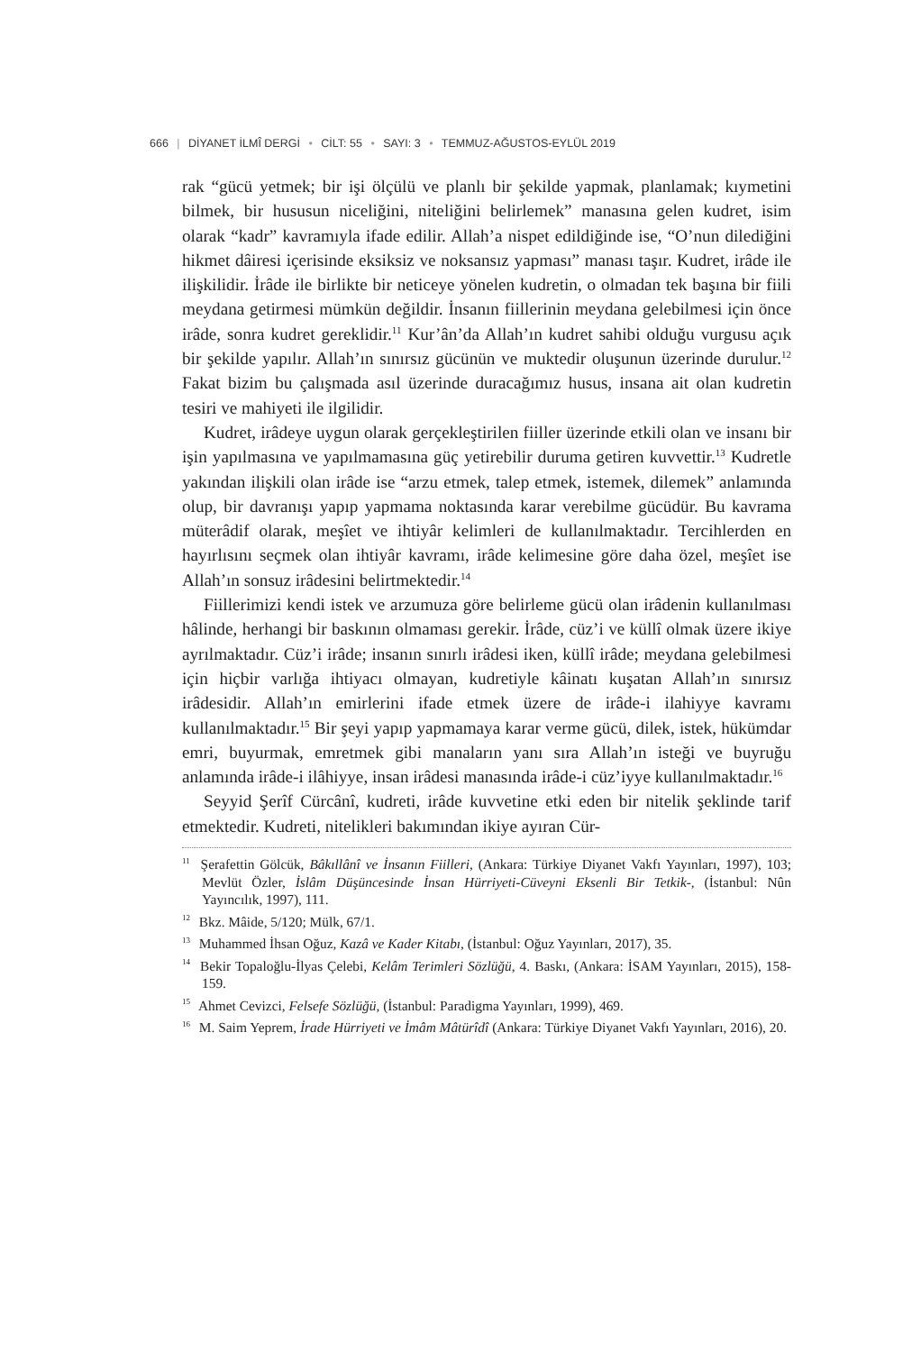666 | DİYANET İLMÎ DERGİ • CİLT: 55 • SAYI: 3 • TEMMUZ-AĞUSTOS-EYLÜL 2019
rak “gücü yetmek; bir işi ölçülü ve planlı bir şekilde yapmak, planlamak; kıymetini bilmek, bir hususun niceliğini, niteliğini belirlemek” manasına gelen kudret, isim olarak “kadr” kavramıyla ifade edilir. Allah’a nispet edildiğinde ise, “O’nun dilediğini hikmet dâiresi içerisinde eksiksiz ve noksansız yapması” manası taşır. Kudret, irâde ile ilişkilidir. İrâde ile birlikte bir neticeye yönelen kudretin, o olmadan tek başına bir fiili meydana getirmesi mümkün değildir. İnsanın fiillerinin meydana gelebilmesi için önce irâde, sonra kudret gereklidir.<sup>11</sup> Kur’ân’da Allah’ın kudret sahibi olduğu vurgusu açık bir şekilde yapılır. Allah’ın sınırsız gücünün ve muktedir oluşunun üzerinde durulur.<sup>12</sup> Fakat bizim bu çalışmada asıl üzerinde duracağımız husus, insana ait olan kudretin tesiri ve mahiyeti ile ilgilidir.
Kudret, irâdeye uygun olarak gerçekleştirilen fiiller üzerinde etkili olan ve insanı bir işin yapılmasına ve yapılmamasına güç yetirebilir duruma getiren kuvvettir.<sup>13</sup> Kudretle yakından ilişkili olan irâde ise “arzu etmek, talep etmek, istemek, dilemek” anlamında olup, bir davranışı yapıp yapmama noktasında karar verebilme gücüdür. Bu kavrama müterâdif olarak, meşîet ve ihtiyâr kelimleri de kullanılmaktadır. Tercihlerden en hayırlısını seçmek olan ihtiyâr kavramı, irâde kelimesine göre daha özel, meşîet ise Allah’ın sonsuz irâdesini belirtmektedir.<sup>14</sup>
Fiillerimizi kendi istek ve arzumuza göre belirleme gücü olan irâdenin kullanılması hâlinde, herhangi bir baskının olmaması gerekir. İrâde, cüz’i ve küllî olmak üzere ikiye ayrılmaktadır. Cüz’i irâde; insanın sınırlı irâdesi iken, küllî irâde; meydana gelebilmesi için hiçbir varlığa ihtiyacı olmayan, kudretiyle kâinatı kuşatan Allah’ın sınırsız irâdesidir. Allah’ın emirlerini ifade etmek üzere de irâde-i ilahiyye kavramı kullanılmaktadır.<sup>15</sup> Bir şeyi yapıp yapmamaya karar verme gücü, dilek, istek, hükümdar emri, buyurmak, emretmek gibi manaların yanı sıra Allah’ın isteği ve buyruğu anlamında irâde-i ilâhiyye, insan irâdesi manasında irâde-i cüz’iyye kullanılmaktadır.<sup>16</sup>
Seyyid Şerîf Cürcânî, kudreti, irâde kuvvetine etki eden bir nitelik şeklinde tarif etmektedir. Kudreti, nitelikleri bakımından ikiye ayıran Cür-
<sup>11</sup> Şerafettin Gölcük, Bâkıllânî ve İnsanın Fiilleri, (Ankara: Türkiye Diyanet Vakfı Yayınları, 1997), 103; Mevlüt Özler, İslâm Düşüncesinde İnsan Hürriyeti-Cüveyni Eksenli Bir Tetkik-, (İstanbul: Nûn Yayıncılık, 1997), 111.
<sup>12</sup> Bkz. Mâide, 5/120; Mülk, 67/1.
<sup>13</sup> Muhammed İhsan Oğuz, Kazâ ve Kader Kitabı, (İstanbul: Oğuz Yayınları, 2017), 35.
<sup>14</sup> Bekir Topaloğlu-İlyas Çelebi, Kelâm Terimleri Sözlüğü, 4. Baskı, (Ankara: İSAM Yayınları, 2015), 158-159.
<sup>15</sup> Ahmet Cevizci, Felsefe Sözlüğü, (İstanbul: Paradigma Yayınları, 1999), 469.
<sup>16</sup> M. Saim Yeprem, İrade Hürriyeti ve İmâm Mâtürîdî (Ankara: Türkiye Diyanet Vakfı Yayınları, 2016), 20.